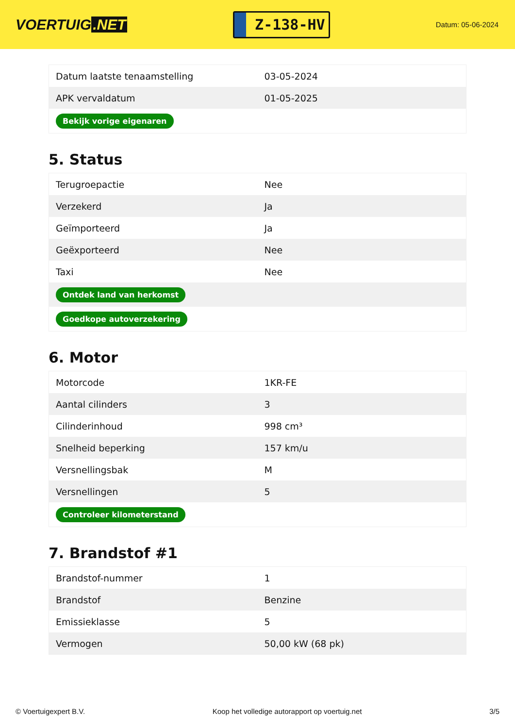VOERTUIG.NET
Z-138-HV
Datum: 05-06-2024
| Datum laatste tenaamstelling | 03-05-2024 |
| APK vervaldatum | 01-05-2025 |
| Bekijk vorige eigenaren | |
5. Status
| Terugroepactie | Nee |
| Verzekerd | Ja |
| Geïmporteerd | Ja |
| Geëxporteerd | Nee |
| Taxi | Nee |
| Ontdek land van herkomst | |
| Goedkope autoverzekering | |
6. Motor
| Motorcode | 1KR-FE |
| Aantal cilinders | 3 |
| Cilinderinhoud | 998 cm³ |
| Snelheid beperking | 157 km/u |
| Versnellingsbak | M |
| Versnellingen | 5 |
| Controleer kilometerstand | |
7. Brandstof #1
| Brandstof-nummer | 1 |
| Brandstof | Benzine |
| Emissieklasse | 5 |
| Vermogen | 50,00 kW (68 pk) |
© Voertuigexpert B.V. Koop het volledige autorapport op voertuig.net 3/5